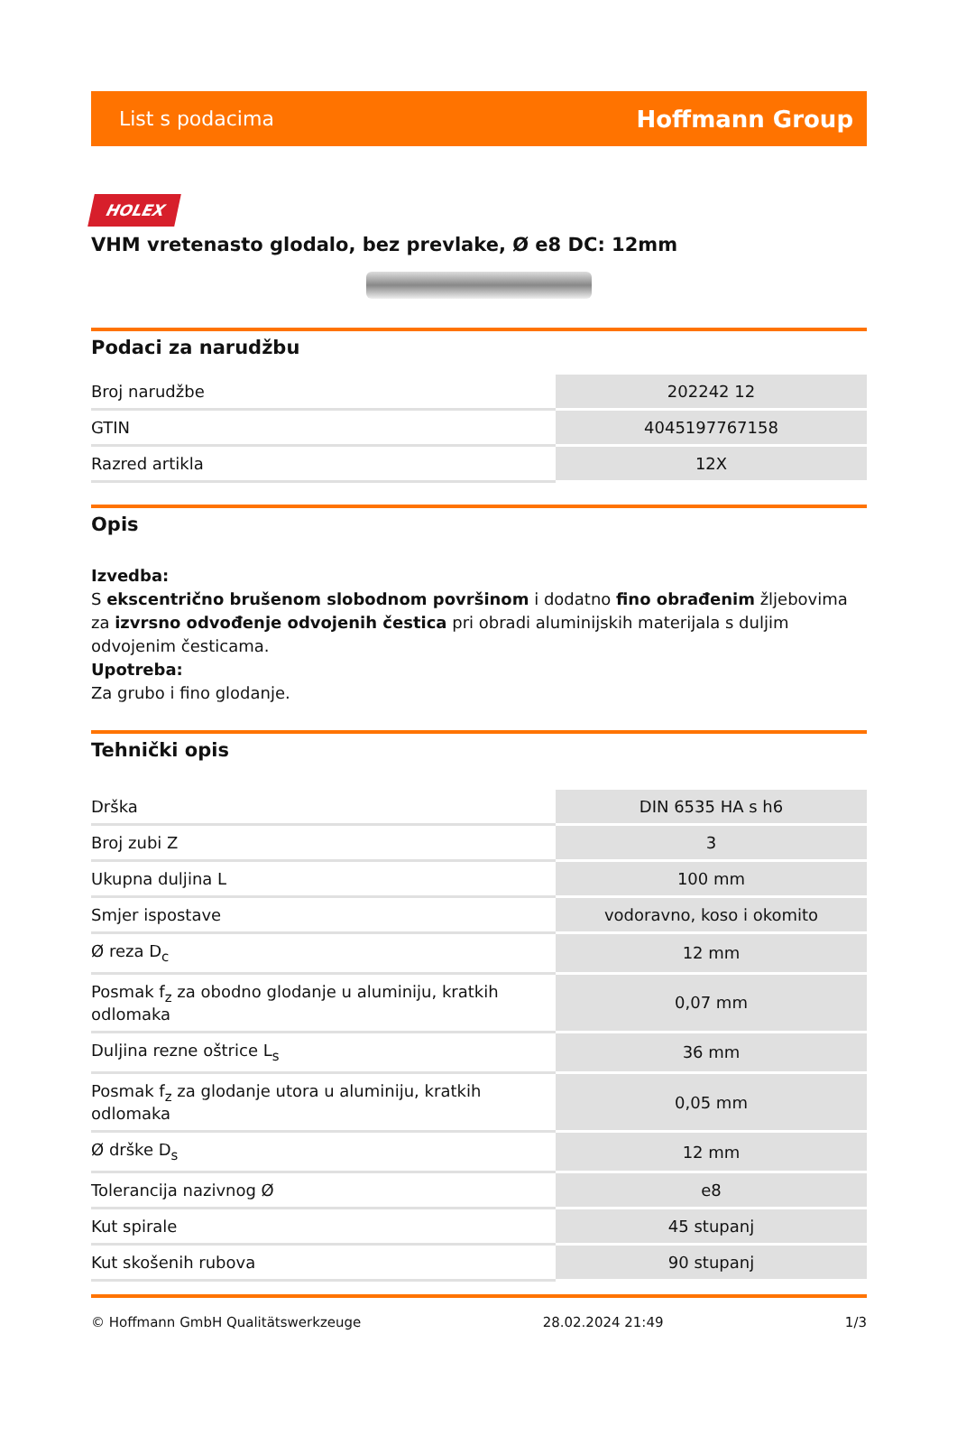List s podacima Hoffmann Group
HOLEX
VHM vretenasto glodalo, bez prevlake, Ø e8 DC: 12mm
Podaci za narudžbu
| Broj narudžbe | 202242 12 |
| GTIN | 4045197767158 |
| Razred artikla | 12X |
Opis
Izvedba:
S ekscentrično brušenom slobodnom površinom i dodatno fino obrađenim žljebovima za izvrsno odvođenje odvojenih čestica pri obradi aluminijskih materijala s duljim odvojenim česticama.
Upotreba:
Za grubo i fino glodanje.
Tehnički opis
| Drška | DIN 6535 HA s h6 |
| Broj zubi Z | 3 |
| Ukupna duljina L | 100 mm |
| Smjer ispostave | vodoravno, koso i okomito |
| Ø reza D<sub>c</sub> | 12 mm |
| Posmak f<sub>z</sub> za obodno glodanje u aluminiju, kratkih odlomaka | 0,07 mm |
| Duljina rezne oštrice L<sub>s</sub> | 36 mm |
| Posmak f<sub>z</sub> za glodanje utora u aluminiju, kratkih odlomaka | 0,05 mm |
| Ø drške D<sub>s</sub> | 12 mm |
| Tolerancija nazivnog Ø | e8 |
| Kut spirale | 45 stupanj |
| Kut skošenih rubova | 90 stupanj |
© Hoffmann GmbH Qualitätswerkzeuge 28.02.2024 21:49 1/3